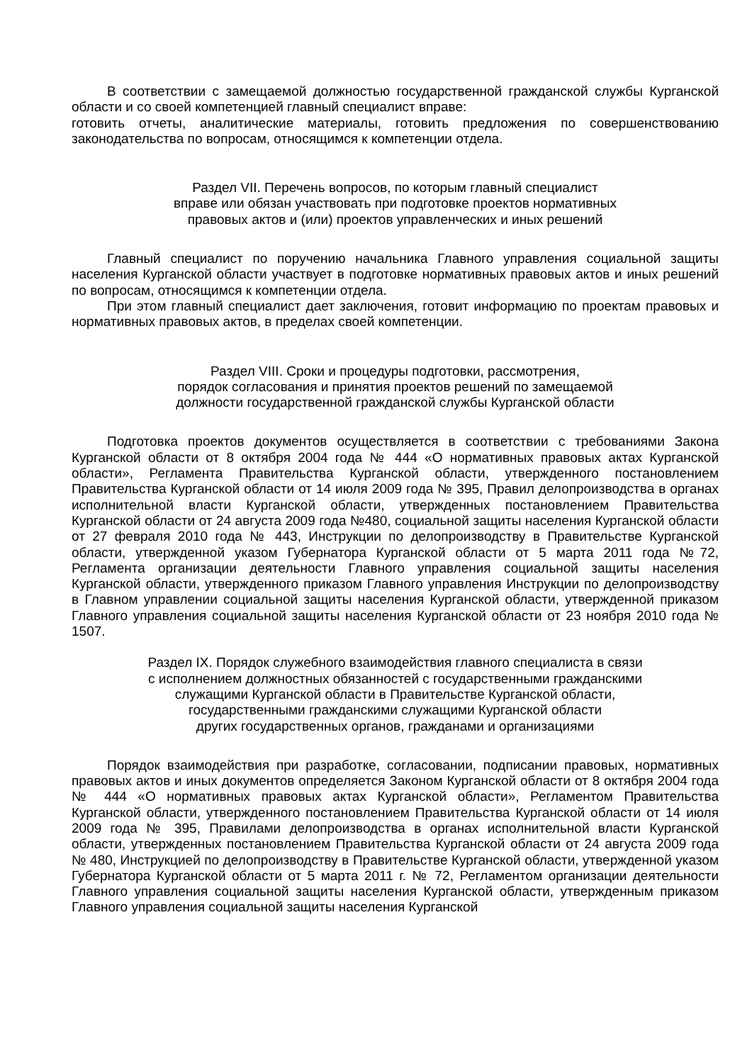В соответствии с замещаемой должностью государственной гражданской службы Курганской области и со своей компетенцией главный специалист вправе:
готовить отчеты, аналитические материалы, готовить предложения по совершенствованию законодательства по вопросам, относящимся к компетенции отдела.
Раздел VII. Перечень вопросов, по которым главный специалист
вправе или обязан участвовать при подготовке проектов нормативных
правовых актов и (или) проектов управленческих и иных решений
Главный специалист по поручению начальника Главного управления социальной защиты населения Курганской области участвует в подготовке нормативных правовых актов и иных решений по вопросам, относящимся к компетенции отдела.
При этом главный специалист дает заключения, готовит информацию по проектам правовых и нормативных правовых актов, в пределах своей компетенции.
Раздел VIII. Сроки и процедуры подготовки, рассмотрения,
порядок согласования и принятия проектов решений по замещаемой
должности государственной гражданской службы Курганской области
Подготовка проектов документов осуществляется в соответствии с требованиями Закона Курганской области от 8 октября 2004 года № 444 «О нормативных правовых актах Курганской области», Регламента Правительства Курганской области, утвержденного постановлением Правительства Курганской области от 14 июля 2009 года № 395, Правил делопроизводства в органах исполнительной власти Курганской области, утвержденных постановлением Правительства Курганской области от 24 августа 2009 года №480, социальной защиты населения Курганской области от 27 февраля 2010 года № 443, Инструкции по делопроизводству в Правительстве Курганской области, утвержденной указом Губернатора Курганской области от 5 марта 2011 года №72, Регламента организации деятельности Главного управления социальной защиты населения Курганской области, утвержденного приказом Главного управления Инструкции по делопроизводству в Главном управлении социальной защиты населения Курганской области, утвержденной приказом Главного управления социальной защиты населения Курганской области от 23 ноября 2010 года № 1507.
Раздел IX. Порядок служебного взаимодействия главного специалиста в связи
с исполнением должностных обязанностей с государственными гражданскими
служащими Курганской области в Правительстве Курганской области,
государственными гражданскими служащими Курганской области
других государственных органов, гражданами и организациями
Порядок взаимодействия при разработке, согласовании, подписании правовых, нормативных правовых актов и иных документов определяется Законом Курганской области от 8 октября 2004 года № 444 «О нормативных правовых актах Курганской области», Регламентом Правительства Курганской области, утвержденного постановлением Правительства Курганской области от 14 июля 2009 года № 395, Правилами делопроизводства в органах исполнительной власти Курганской области, утвержденных постановлением Правительства Курганской области от 24 августа 2009 года № 480, Инструкцией по делопроизводству в Правительстве Курганской области, утвержденной указом Губернатора Курганской области от 5 марта 2011 г. № 72, Регламентом организации деятельности Главного управления социальной защиты населения Курганской области, утвержденным приказом Главного управления социальной защиты населения Курганской